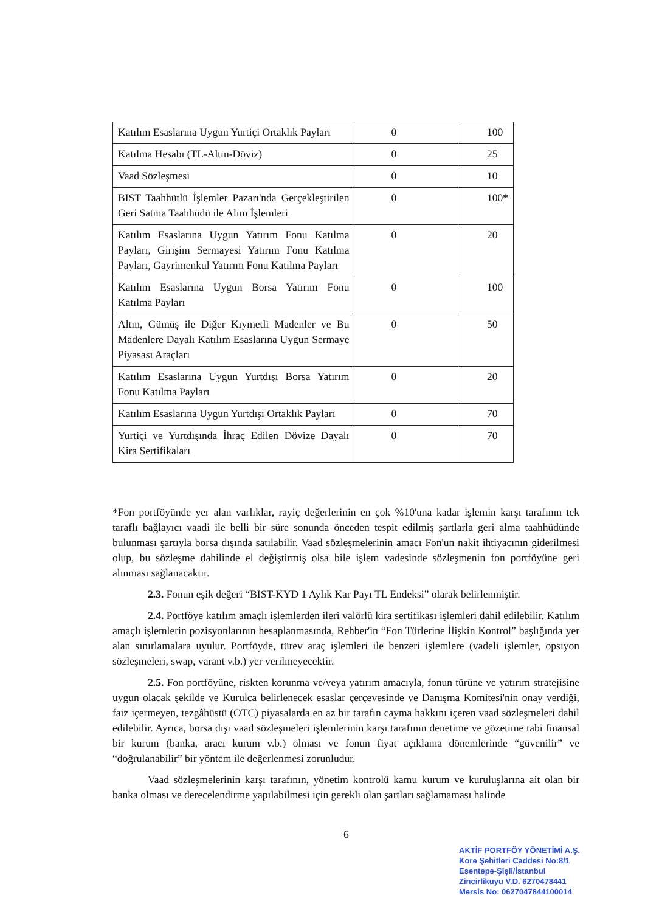| Katılım Esaslarına Uygun Yurtiçi Ortaklık Payları | 0 | 100 |
| Katılma Hesabı (TL-Altın-Döviz) | 0 | 25 |
| Vaad Sözleşmesi | 0 | 10 |
| BIST Taahhütlü İşlemler Pazarı'nda Gerçekleştirilen Geri Satma Taahhüdü ile Alım İşlemleri | 0 | 100* |
| Katılım Esaslarına Uygun Yatırım Fonu Katılma Payları, Girişim Sermayesi Yatırım Fonu Katılma Payları, Gayrimenkul Yatırım Fonu Katılma Payları | 0 | 20 |
| Katılım Esaslarına Uygun Borsa Yatırım Fonu Katılma Payları | 0 | 100 |
| Altın, Gümüş ile Diğer Kıymetli Madenler ve Bu Madenlere Dayalı Katılım Esaslarına Uygun Sermaye Piyasası Araçları | 0 | 50 |
| Katılım Esaslarına Uygun Yurtdışı Borsa Yatırım Fonu Katılma Payları | 0 | 20 |
| Katılım Esaslarına Uygun Yurtdışı Ortaklık Payları | 0 | 70 |
| Yurtiçi ve Yurtdışında İhraç Edilen Dövize Dayalı Kira Sertifikaları | 0 | 70 |
*Fon portföyünde yer alan varlıklar, rayiç değerlerinin en çok %10'una kadar işlemin karşı tarafının tek taraflı bağlayıcı vaadi ile belli bir süre sonunda önceden tespit edilmiş şartlarla geri alma taahhüdünde bulunması şartıyla borsa dışında satılabilir. Vaad sözleşmelerinin amacı Fon'un nakit ihtiyacının giderilmesi olup, bu sözleşme dahilinde el değiştirmiş olsa bile işlem vadesinde sözleşmenin fon portföyüne geri alınması sağlanacaktır.
2.3. Fonun eşik değeri “BIST-KYD 1 Aylık Kar Payı TL Endeksi” olarak belirlenmiştir.
2.4. Portföye katılım amaçlı işlemlerden ileri valörlü kira sertifikası işlemleri dahil edilebilir. Katılım amaçlı işlemlerin pozisyonlarının hesaplanmasında, Rehber'in “Fon Türlerine İlişkin Kontrol” başlığında yer alan sınırlamalara uyulur. Portföyde, türev araç işlemleri ile benzeri işlemlere (vadeli işlemler, opsiyon sözleşmeleri, swap, varant v.b.) yer verilmeyecektir.
2.5. Fon portföyüne, riskten korunma ve/veya yatırım amacıyla, fonun türüne ve yatırım stratejisine uygun olacak şekilde ve Kurulca belirlenecek esaslar çerçevesinde ve Danışma Komitesi'nin onay verdiği, faiz içermeyen, tezgâhüstü (OTC) piyasalarda en az bir tarafın cayma hakkını içeren vaad sözleşmeleri dahil edilebilir. Ayrıca, borsa dışı vaad sözleşmeleri işlemlerinin karşı tarafının denetime ve gözetime tabi finansal bir kurum (banka, aracı kurum v.b.) olması ve fonun fiyat açıklama dönemlerinde “güvenilir” ve “doğrulanabilir” bir yöntem ile değerlenmesi zorunludur.
Vaad sözleşmelerinin karşı tarafının, yönetim kontrolü kamu kurum ve kuruluşlarına ait olan bir banka olması ve derecelendirme yapılabilmesi için gerekli olan şartları sağlamaması halinde
6
AKTİF PORTFÖY YÖNETİMİ A.Ş.
Kore Şehitleri Caddesi No:8/1
Esentepe-Şişli/İstanbul
Zincirlikuyu V.D. 6270478441
Mersis No: 0627047844100014